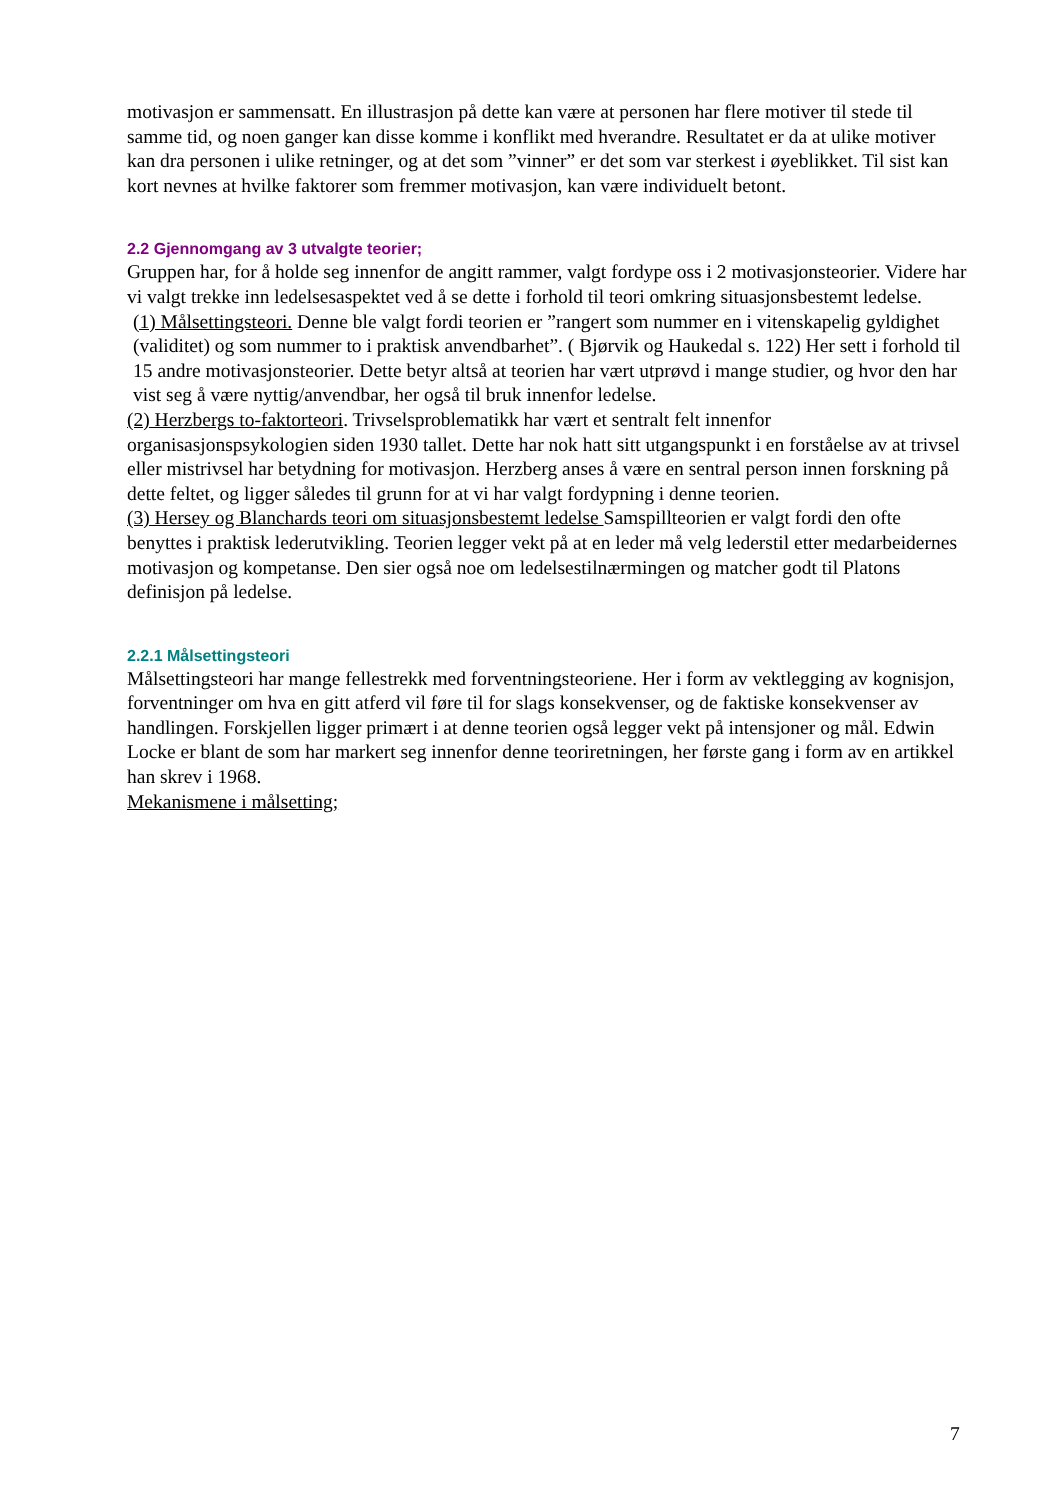motivasjon er sammensatt. En illustrasjon på dette kan være at personen har flere motiver til stede til samme tid, og noen ganger kan disse komme i konflikt med hverandre. Resultatet er da at ulike motiver kan dra personen i ulike retninger, og at det som ”vinner” er det som var sterkest i øyeblikket. Til sist kan kort nevnes at hvilke faktorer som fremmer motivasjon, kan være individuelt betont.
2.2 Gjennomgang av 3 utvalgte teorier;
Gruppen har, for å holde seg innenfor de angitt rammer, valgt fordype oss i 2 motivasjonsteorier. Videre har vi valgt trekke inn ledelsesaspektet ved å se dette i forhold til teori omkring situasjonsbestemt ledelse.
(1) Målsettingsteori. Denne ble valgt fordi teorien er ”rangert som nummer en i vitenskapelig gyldighet (validitet) og som nummer to i praktisk anvendbarhet”. ( Bjørvik og Haukedal s. 122) Her sett i forhold til 15 andre motivasjonsteorier. Dette betyr altså at teorien har vært utprøvd i mange studier, og hvor den har vist seg å være nyttig/anvendbar, her også til bruk innenfor ledelse.
(2) Herzbergs to-faktorteori. Trivselsproblematikk har vært et sentralt felt innenfor organisasjonspsykologien siden 1930 tallet. Dette har nok hatt sitt utgangspunkt i en forståelse av at trivsel eller mistrivsel har betydning for motivasjon. Herzberg anses å være en sentral person innen forskning på dette feltet, og ligger således til grunn for at vi har valgt fordypning i denne teorien.
(3) Hersey og Blanchards teori om situasjonsbestemt ledelse Samspillteorien er valgt fordi den ofte benyttes i praktisk lederutvikling. Teorien legger vekt på at en leder må velg lederstil etter medarbeidernes motivasjon og kompetanse. Den sier også noe om ledelsestilnærmingen og matcher godt til Platons definisjon på ledelse.
2.2.1 Målsettingsteori
Målsettingsteori har mange fellestrekk med forventningsteoriene. Her i form av vektlegging av kognisjon, forventninger om hva en gitt atferd vil føre til for slags konsekvenser, og de faktiske konsekvenser av handlingen. Forskjellen ligger primært i at denne teorien også legger vekt på intensjoner og mål. Edwin Locke er blant de som har markert seg innenfor denne teoriretningen, her første gang i form av en artikkel han skrev i 1968.
Mekanismene i målsetting;
7